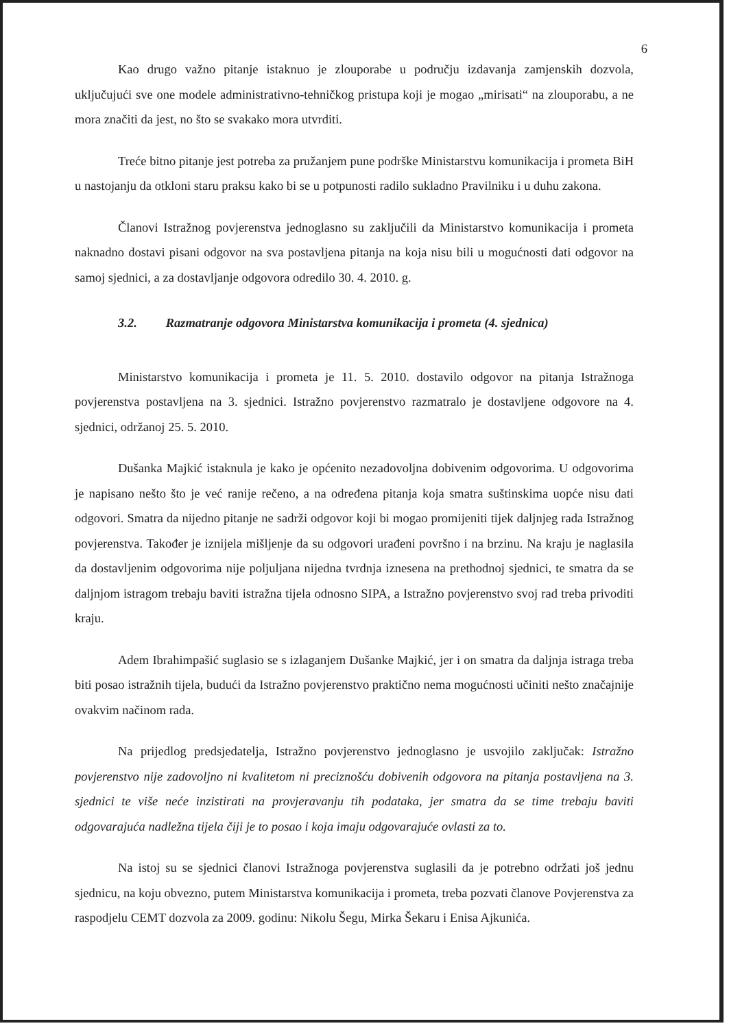6
Kao drugo važno pitanje istaknuo je zlouporabe u području izdavanja zamjenskih dozvola, uključujući sve one modele administrativno-tehničkog pristupa koji je mogao „mirisati“ na zlouporabu, a ne mora značiti da jest, no što se svakako mora utvrditi.
Treće bitno pitanje jest potreba za pružanjem pune podrške Ministarstvu komunikacija i prometa BiH u nastojanju da otkloni staru praksu kako bi se u potpunosti radilo sukladno Pravilniku i u duhu zakona.
Članovi Istražnog povjerenstva jednoglasno su zaključili da Ministarstvo komunikacija i prometa naknadno dostavi pisani odgovor na sva postavljena pitanja na koja nisu bili u mogućnosti dati odgovor na samoj sjednici, a za dostavljanje odgovora odredilo 30. 4. 2010. g.
3.2. Razmatranje odgovora Ministarstva komunikacija i prometa (4. sjednica)
Ministarstvo komunikacija i prometa je 11. 5. 2010. dostavilo odgovor na pitanja Istražnoga povjerenstva postavljena na 3. sjednici. Istražno povjerenstvo razmatralo je dostavljene odgovore na 4. sjednici, održanoj 25. 5. 2010.
Dušanka Majkić istaknula je kako je općenito nezadovoljna dobivenim odgovorima. U odgovorima je napisano nešto što je već ranije rečeno, a na određena pitanja koja smatra suštinskima uopće nisu dati odgovori. Smatra da nijedno pitanje ne sadrži odgovor koji bi mogao promijeniti tijek daljnjeg rada Istražnog povjerenstva. Također je iznijela mišljenje da su odgovori urađeni površno i na brzinu. Na kraju je naglasila da dostavljenim odgovorima nije poljuljana nijedna tvrdnja iznesena na prethodnoj sjednici, te smatra da se daljnjom istragom trebaju baviti istražna tijela odnosno SIPA, a Istražno povjerenstvo svoj rad treba privoditi kraju.
Adem Ibrahimpašić suglasio se s izlaganjem Dušanke Majkić, jer i on smatra da daljnja istraga treba biti posao istražnih tijela, budući da Istražno povjerenstvo praktično nema mogućnosti učiniti nešto značajnije ovakvim načinom rada.
Na prijedlog predsjedatelja, Istražno povjerenstvo jednoglasno je usvojilo zaključak: Istražno povjerenstvo nije zadovoljno ni kvalitetom ni preciznošću dobivenih odgovora na pitanja postavljena na 3. sjednici te više neće inzistirati na provjeravanju tih podataka, jer smatra da se time trebaju baviti odgovarajuća nadležna tijela čiji je to posao i koja imaju odgovarajuće ovlasti za to.
Na istoj su se sjednici članovi Istražnoga povjerenstva suglasili da je potrebno održati još jednu sjednicu, na koju obvezno, putem Ministarstva komunikacija i prometa, treba pozvati članove Povjerenstva za raspodjelu CEMT dozvola za 2009. godinu: Nikolu Šegu, Mirka Šekaru i Enisa Ajkunića.